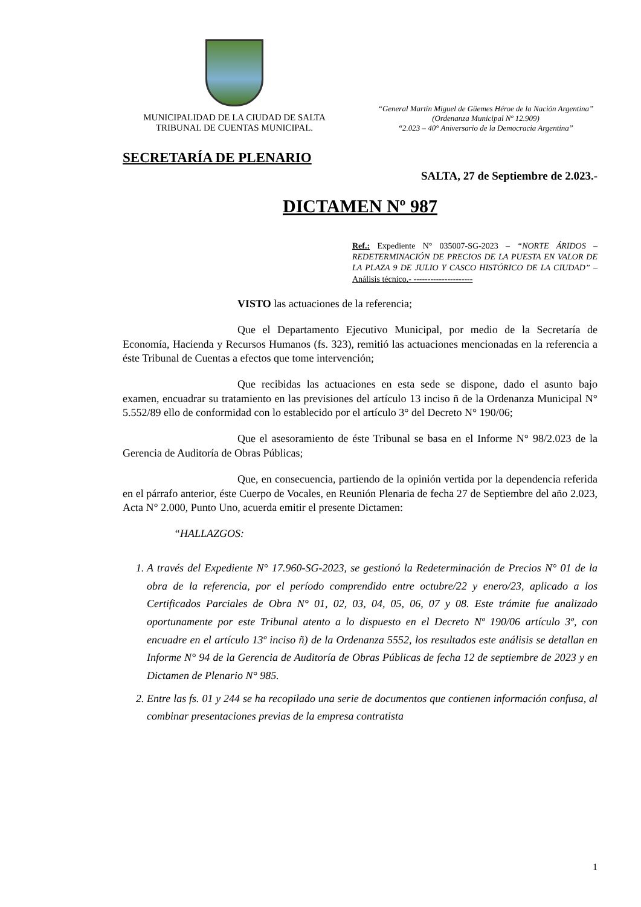MUNICIPALIDAD DE LA CIUDAD DE SALTA
TRIBUNAL DE CUENTAS MUNICIPAL.
“General Martín Miguel de Güemes Héroe de la Nación Argentina”
(Ordenanza Municipal Nº 12.909)
“2.023 – 40° Aniversario de la Democracia Argentina”
SECRETARÍA DE PLENARIO
SALTA, 27 de Septiembre de 2.023.-
DICTAMEN Nº 987
Ref.: Expediente N° 035007-SG-2023 – “NORTE ÁRIDOS – REDETERMINACIÓN DE PRECIOS DE LA PUESTA EN VALOR DE LA PLAZA 9 DE JULIO Y CASCO HISTÓRICO DE LA CIUDAD” – Análisis técnico.- ---------------------
VISTO las actuaciones de la referencia;
Que el Departamento Ejecutivo Municipal, por medio de la Secretaría de Economía, Hacienda y Recursos Humanos (fs. 323), remitió las actuaciones mencionadas en la referencia a éste Tribunal de Cuentas a efectos que tome intervención;
Que recibidas las actuaciones en esta sede se dispone, dado el asunto bajo examen, encuadrar su tratamiento en las previsiones del artículo 13 inciso ñ de la Ordenanza Municipal N° 5.552/89 ello de conformidad con lo establecido por el artículo 3° del Decreto N° 190/06;
Que el asesoramiento de éste Tribunal se basa en el Informe N° 98/2.023 de la Gerencia de Auditoría de Obras Públicas;
Que, en consecuencia, partiendo de la opinión vertida por la dependencia referida en el párrafo anterior, éste Cuerpo de Vocales, en Reunión Plenaria de fecha 27 de Septiembre del año 2.023, Acta N° 2.000, Punto Uno, acuerda emitir el presente Dictamen:
“HALLAZGOS:
1. A través del Expediente N° 17.960-SG-2023, se gestionó la Redeterminación de Precios N° 01 de la obra de la referencia, por el período comprendido entre octubre/22 y enero/23, aplicado a los Certificados Parciales de Obra N° 01, 02, 03, 04, 05, 06, 07 y 08. Este trámite fue analizado oportunamente por este Tribunal atento a lo dispuesto en el Decreto Nº 190/06 artículo 3º, con encuadre en el artículo 13º inciso ñ) de la Ordenanza 5552, los resultados este análisis se detallan en Informe N° 94 de la Gerencia de Auditoría de Obras Públicas de fecha 12 de septiembre de 2023 y en Dictamen de Plenario N° 985.
2. Entre las fs. 01 y 244 se ha recopilado una serie de documentos que contienen información confusa, al combinar presentaciones previas de la empresa contratista
1